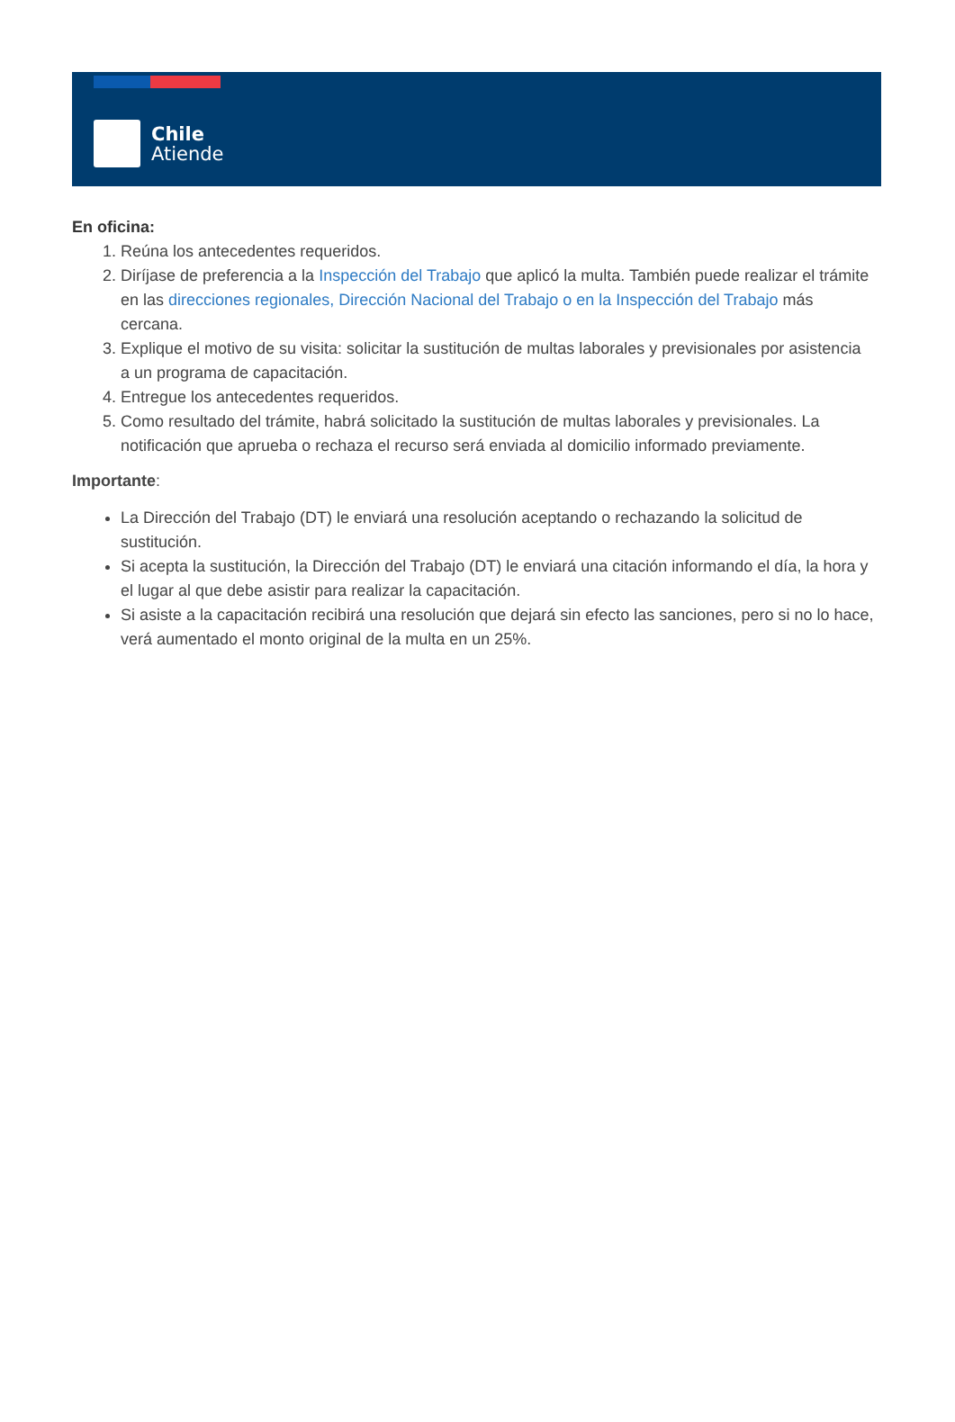Chile
Atiende
En oficina:
1. Reúna los antecedentes requeridos.
2. Diríjase de preferencia a la Inspección del Trabajo que aplicó la multa. También puede realizar el trámite en las direcciones regionales, Dirección Nacional del Trabajo o en la Inspección del Trabajo más cercana.
3. Explique el motivo de su visita: solicitar la sustitución de multas laborales y previsionales por asistencia a un programa de capacitación.
4. Entregue los antecedentes requeridos.
5. Como resultado del trámite, habrá solicitado la sustitución de multas laborales y previsionales. La notificación que aprueba o rechaza el recurso será enviada al domicilio informado previamente.
Importante:
La Dirección del Trabajo (DT) le enviará una resolución aceptando o rechazando la solicitud de sustitución.
Si acepta la sustitución, la Dirección del Trabajo (DT) le enviará una citación informando el día, la hora y el lugar al que debe asistir para realizar la capacitación.
Si asiste a la capacitación recibirá una resolución que dejará sin efecto las sanciones, pero si no lo hace, verá aumentado el monto original de la multa en un 25%.